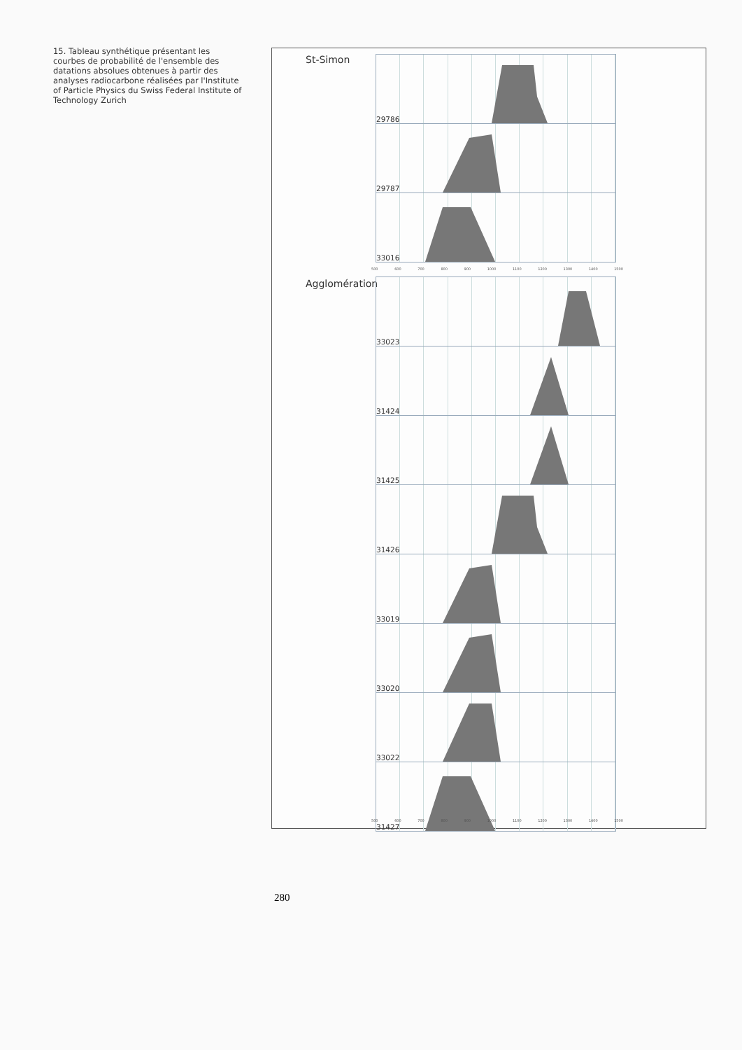15. Tableau synthétique présentant les courbes de probabilité de l'ensemble des datations absolues obtenues à partir des analyses radiocarbone réalisées par l'Institute of Particle Physics du Swiss Federal Institute of Technology Zurich
St-Simon
29786
29787
33016
500 600 700 800 900 1000 1100 1200 1300 1400 1500
Agglomération
33023
31424
31425
31426
33019
33020
33022
31427
500 600 700 800 900 1000 1100 1200 1300 1400 1500
280